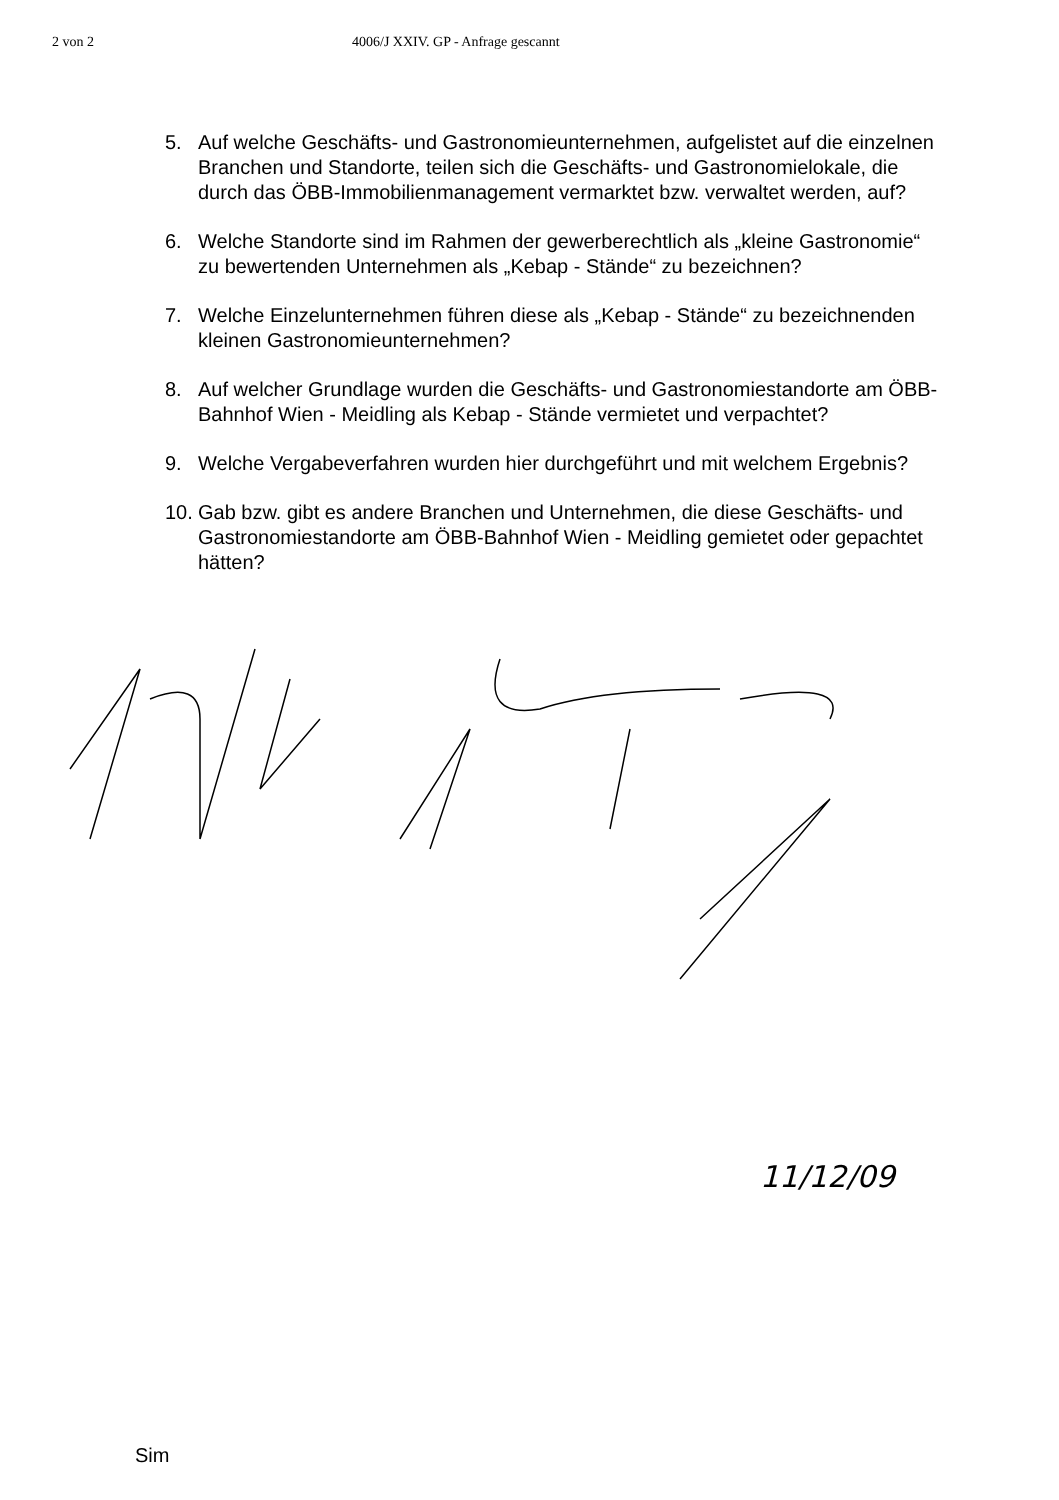2 von 2 4006/J XXIV. GP - Anfrage gescannt
5. Auf welche Geschäfts- und Gastronomieunternehmen, aufgelistet auf die einzelnen Branchen und Standorte, teilen sich die Geschäfts- und Gastronomielokale, die durch das ÖBB-Immobilienmanagement vermarktet bzw. verwaltet werden, auf?
6. Welche Standorte sind im Rahmen der gewerberechtlich als „kleine Gastronomie“ zu bewertenden Unternehmen als „Kebap - Stände“ zu bezeichnen?
7. Welche Einzelunternehmen führen diese als „Kebap - Stände“ zu bezeichnenden kleinen Gastronomieunternehmen?
8. Auf welcher Grundlage wurden die Geschäfts- und Gastronomiestandorte am ÖBB-Bahnhof Wien - Meidling als Kebap - Stände vermietet und verpachtet?
9. Welche Vergabeverfahren wurden hier durchgeführt und mit welchem Ergebnis?
10. Gab bzw. gibt es andere Branchen und Unternehmen, die diese Geschäfts- und Gastronomiestandorte am ÖBB-Bahnhof Wien - Meidling gemietet oder gepachtet hätten?
11/12/09
Sim